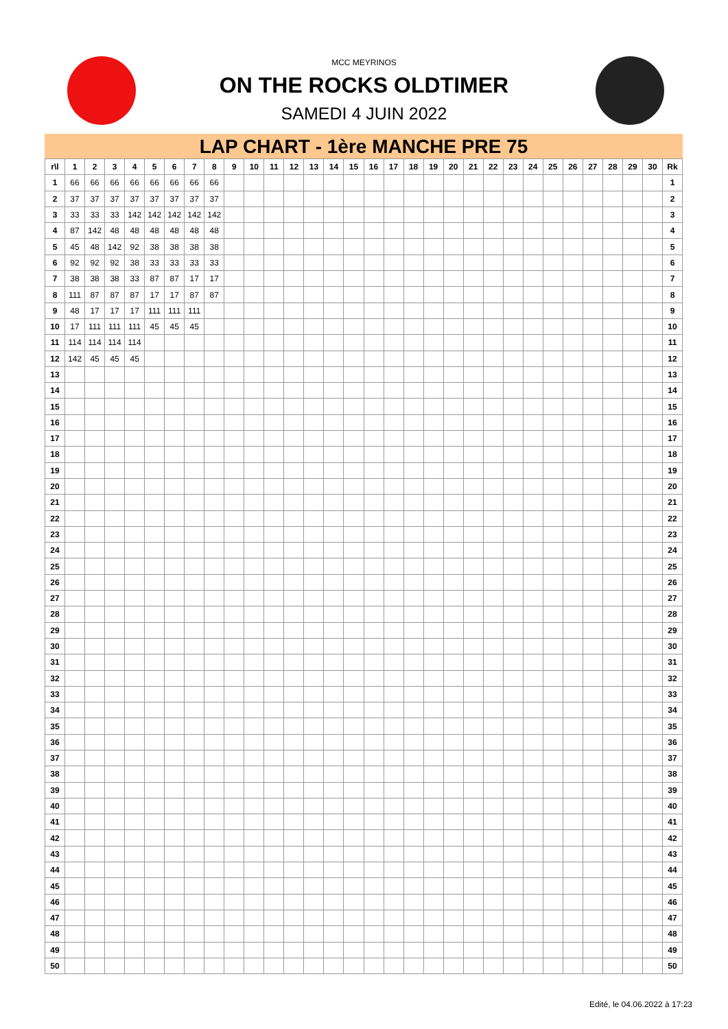MCC MEYRINOS
ON THE ROCKS OLDTIMER
SAMEDI 4 JUIN 2022
LAP CHART - 1ère MANCHE PRE 75
| r\l | 1 | 2 | 3 | 4 | 5 | 6 | 7 | 8 | 9 | 10 | 11 | 12 | 13 | 14 | 15 | 16 | 17 | 18 | 19 | 20 | 21 | 22 | 23 | 24 | 25 | 26 | 27 | 28 | 29 | 30 | Rk |
| --- | --- | --- | --- | --- | --- | --- | --- | --- | --- | --- | --- | --- | --- | --- | --- | --- | --- | --- | --- | --- | --- | --- | --- | --- | --- | --- | --- | --- | --- | --- | --- |
| 1 | 66 | 66 | 66 | 66 | 66 | 66 | 66 | 66 | | | | | | | | | | | | | | | | | | | | | | | 1 |
| 2 | 37 | 37 | 37 | 37 | 37 | 37 | 37 | 37 | | | | | | | | | | | | | | | | | | | | | | | 2 |
| 3 | 33 | 33 | 33 | 142 | 142 | 142 | 142 | 142 | | | | | | | | | | | | | | | | | | | | | | | 3 |
| 4 | 87 | 142 | 48 | 48 | 48 | 48 | 48 | 48 | | | | | | | | | | | | | | | | | | | | | | | 4 |
| 5 | 45 | 48 | 142 | 92 | 38 | 38 | 38 | 38 | | | | | | | | | | | | | | | | | | | | | | | 5 |
| 6 | 92 | 92 | 92 | 38 | 33 | 33 | 33 | 33 | | | | | | | | | | | | | | | | | | | | | | | 6 |
| 7 | 38 | 38 | 38 | 33 | 87 | 87 | 17 | 17 | | | | | | | | | | | | | | | | | | | | | | | 7 |
| 8 | 111 | 87 | 87 | 87 | 17 | 17 | 87 | 87 | | | | | | | | | | | | | | | | | | | | | | | 8 |
| 9 | 48 | 17 | 17 | 17 | 111 | 111 | 111 | | | | | | | | | | | | | | | | | | | | | | | | 9 |
| 10 | 17 | 111 | 111 | 111 | 45 | 45 | 45 | | | | | | | | | | | | | | | | | | | | | | | | 10 |
| 11 | 114 | 114 | 114 | 114 | | | | | | | | | | | | | | | | | | | | | | | | | | | 11 |
| 12 | 142 | 45 | 45 | 45 | | | | | | | | | | | | | | | | | | | | | | | | | | | 12 |
| 13 | | | | | | | | | | | | | | | | | | | | | | | | | | | | | | | 13 |
| 14 | | | | | | | | | | | | | | | | | | | | | | | | | | | | | | | 14 |
| 15 | | | | | | | | | | | | | | | | | | | | | | | | | | | | | | | 15 |
| 16 | | | | | | | | | | | | | | | | | | | | | | | | | | | | | | | 16 |
| 17 | | | | | | | | | | | | | | | | | | | | | | | | | | | | | | | 17 |
| 18 | | | | | | | | | | | | | | | | | | | | | | | | | | | | | | | 18 |
| 19 | | | | | | | | | | | | | | | | | | | | | | | | | | | | | | | 19 |
| 20 | | | | | | | | | | | | | | | | | | | | | | | | | | | | | | | 20 |
| 21 | | | | | | | | | | | | | | | | | | | | | | | | | | | | | | | 21 |
| 22 | | | | | | | | | | | | | | | | | | | | | | | | | | | | | | | 22 |
| 23 | | | | | | | | | | | | | | | | | | | | | | | | | | | | | | | 23 |
| 24 | | | | | | | | | | | | | | | | | | | | | | | | | | | | | | | 24 |
| 25 | | | | | | | | | | | | | | | | | | | | | | | | | | | | | | | 25 |
| 26 | | | | | | | | | | | | | | | | | | | | | | | | | | | | | | | 26 |
| 27 | | | | | | | | | | | | | | | | | | | | | | | | | | | | | | | 27 |
| 28 | | | | | | | | | | | | | | | | | | | | | | | | | | | | | | | 28 |
| 29 | | | | | | | | | | | | | | | | | | | | | | | | | | | | | | | 29 |
| 30 | | | | | | | | | | | | | | | | | | | | | | | | | | | | | | | 30 |
| 31 | | | | | | | | | | | | | | | | | | | | | | | | | | | | | | | 31 |
| 32 | | | | | | | | | | | | | | | | | | | | | | | | | | | | | | | 32 |
| 33 | | | | | | | | | | | | | | | | | | | | | | | | | | | | | | | 33 |
| 34 | | | | | | | | | | | | | | | | | | | | | | | | | | | | | | | 34 |
| 35 | | | | | | | | | | | | | | | | | | | | | | | | | | | | | | | 35 |
| 36 | | | | | | | | | | | | | | | | | | | | | | | | | | | | | | | 36 |
| 37 | | | | | | | | | | | | | | | | | | | | | | | | | | | | | | | 37 |
| 38 | | | | | | | | | | | | | | | | | | | | | | | | | | | | | | | 38 |
| 39 | | | | | | | | | | | | | | | | | | | | | | | | | | | | | | | 39 |
| 40 | | | | | | | | | | | | | | | | | | | | | | | | | | | | | | | 40 |
| 41 | | | | | | | | | | | | | | | | | | | | | | | | | | | | | | | 41 |
| 42 | | | | | | | | | | | | | | | | | | | | | | | | | | | | | | | 42 |
| 43 | | | | | | | | | | | | | | | | | | | | | | | | | | | | | | | 43 |
| 44 | | | | | | | | | | | | | | | | | | | | | | | | | | | | | | | 44 |
| 45 | | | | | | | | | | | | | | | | | | | | | | | | | | | | | | | 45 |
| 46 | | | | | | | | | | | | | | | | | | | | | | | | | | | | | | | 46 |
| 47 | | | | | | | | | | | | | | | | | | | | | | | | | | | | | | | 47 |
| 48 | | | | | | | | | | | | | | | | | | | | | | | | | | | | | | | 48 |
| 49 | | | | | | | | | | | | | | | | | | | | | | | | | | | | | | | 49 |
| 50 | | | | | | | | | | | | | | | | | | | | | | | | | | | | | | | 50 |
Edité, le 04.06.2022 à 17:23